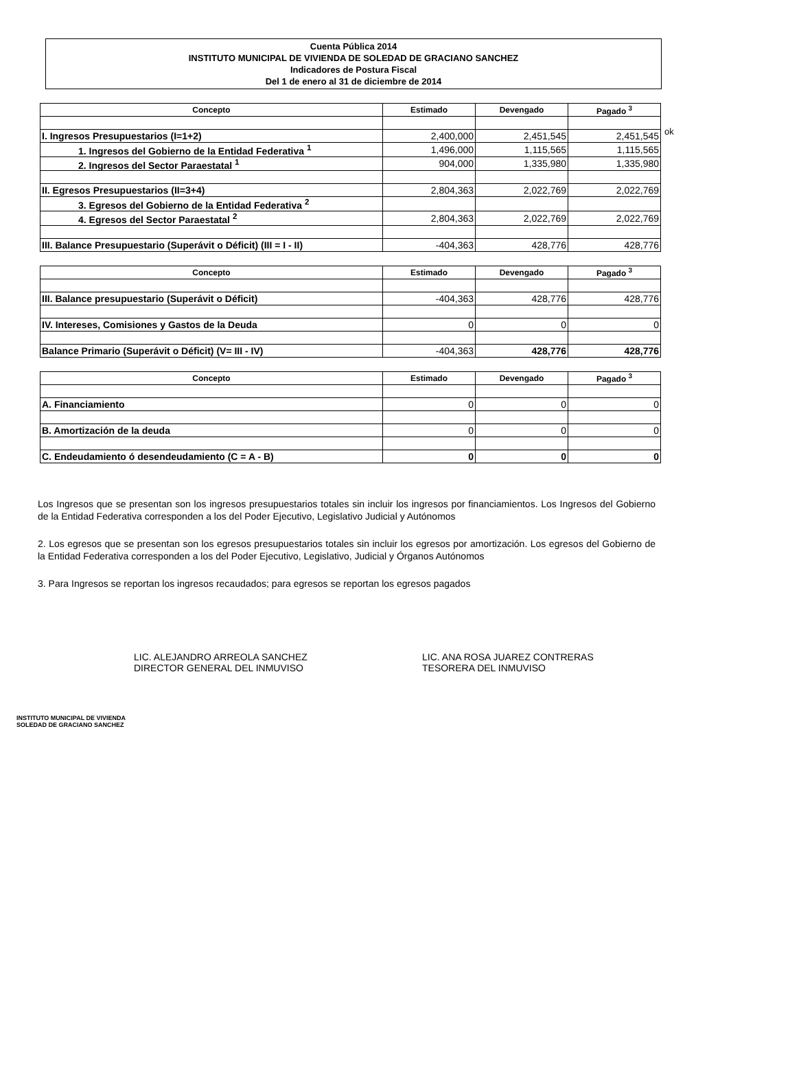Cuenta Pública 2014
INSTITUTO MUNICIPAL DE VIVIENDA DE SOLEDAD DE GRACIANO SANCHEZ
Indicadores de Postura Fiscal
Del 1 de enero al 31 de diciembre de 2014
ok
| Concepto | Estimado | Devengado | Pagado <sup>3</sup> |
| --- | --- | --- | --- |
| I. Ingresos Presupuestarios (I=1+2) | 2,400,000 | 2,451,545 | 2,451,545 |
| 1. Ingresos del Gobierno de la Entidad Federativa <sup>1</sup> | 1,496,000 | 1,115,565 | 1,115,565 |
| 2. Ingresos del Sector Paraestatal <sup>1</sup> | 904,000 | 1,335,980 | 1,335,980 |
| II. Egresos Presupuestarios (II=3+4) | 2,804,363 | 2,022,769 | 2,022,769 |
| 3. Egresos del Gobierno de la Entidad Federativa <sup>2</sup> | | | |
| 4. Egresos del Sector Paraestatal <sup>2</sup> | 2,804,363 | 2,022,769 | 2,022,769 |
| III. Balance Presupuestario (Superávit o Déficit) (III = I - II) | -404,363 | 428,776 | 428,776 |
| Concepto | Estimado | Devengado | Pagado <sup>3</sup> |
| --- | --- | --- | --- |
| III. Balance presupuestario (Superávit o Déficit) | -404,363 | 428,776 | 428,776 |
| IV. Intereses, Comisiones y Gastos de la Deuda | 0 | 0 | 0 |
| Balance Primario (Superávit o Déficit) (V= III - IV) | -404,363 | 428,776 | 428,776 |
| Concepto | Estimado | Devengado | Pagado <sup>3</sup> |
| --- | --- | --- | --- |
| A. Financiamiento | 0 | 0 | 0 |
| B. Amortización de la deuda | 0 | 0 | 0 |
| C. Endeudamiento ó desendeudamiento (C = A - B) | 0 | 0 | 0 |
Los Ingresos que se presentan son los ingresos presupuestarios totales sin incluir los ingresos por financiamientos. Los Ingresos del Gobierno de la Entidad Federativa corresponden a los del Poder Ejecutivo, Legislativo Judicial y Autónomos
2. Los egresos que se presentan son los egresos presupuestarios totales sin incluir los egresos por amortización. Los egresos del Gobierno de la Entidad Federativa corresponden a los del Poder Ejecutivo, Legislativo, Judicial y Órganos Autónomos
3. Para Ingresos se reportan los ingresos recaudados; para egresos se reportan los egresos pagados
LIC. ALEJANDRO ARREOLA SANCHEZ
DIRECTOR GENERAL DEL INMUVISO
LIC. ANA ROSA JUAREZ CONTRERAS
TESORERA DEL INMUVISO
INSTITUTO MUNICIPAL DE VIVIENDA
SOLEDAD DE GRACIANO SANCHEZ